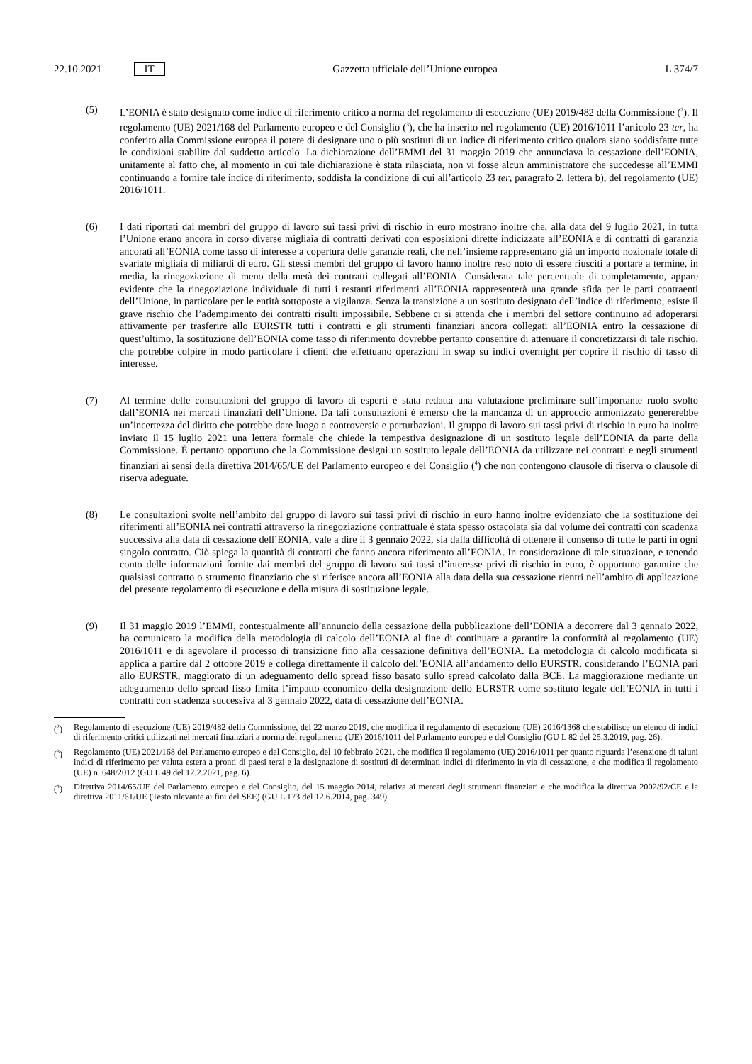22.10.2021 IT
Gazzetta ufficiale dell’Unione europea L 374/7
(5) L’EONIA è stato designato come indice di riferimento critico a norma del regolamento di esecuzione (UE) 2019/482 della Commissione (<sup>2</sup>). Il regolamento (UE) 2021/168 del Parlamento europeo e del Consiglio (<sup>3</sup>), che ha inserito nel regolamento (UE) 2016/1011 l’articolo 23 ter, ha conferito alla Commissione europea il potere di designare uno o più sostituti di un indice di riferimento critico qualora siano soddisfatte tutte le condizioni stabilite dal suddetto articolo. La dichiarazione dell’EMMI del 31 maggio 2019 che annunciava la cessazione dell’EONIA, unitamente al fatto che, al momento in cui tale dichiarazione è stata rilasciata, non vi fosse alcun amministratore che succedesse all’EMMI continuando a fornire tale indice di riferimento, soddisfa la condizione di cui all’articolo 23 ter, paragrafo 2, lettera b), del regolamento (UE) 2016/1011.
(6) I dati riportati dai membri del gruppo di lavoro sui tassi privi di rischio in euro mostrano inoltre che, alla data del 9 luglio 2021, in tutta l’Unione erano ancora in corso diverse migliaia di contratti derivati con esposizioni dirette indicizzate all’EONIA e di contratti di garanzia ancorati all’EONIA come tasso di interesse a copertura delle garanzie reali, che nell’insieme rappresentano già un importo nozionale totale di svariate migliaia di miliardi di euro. Gli stessi membri del gruppo di lavoro hanno inoltre reso noto di essere riusciti a portare a termine, in media, la rinegoziazione di meno della metà dei contratti collegati all’EONIA. Considerata tale percentuale di completamento, appare evidente che la rinegoziazione individuale di tutti i restanti riferimenti all’EONIA rappresenterà una grande sfida per le parti contraenti dell’Unione, in particolare per le entità sottoposte a vigilanza. Senza la transizione a un sostituto designato dell’indice di riferimento, esiste il grave rischio che l’adempimento dei contratti risulti impossibile. Sebbene ci si attenda che i membri del settore continuino ad adoperarsi attivamente per trasferire allo EURSTR tutti i contratti e gli strumenti finanziari ancora collegati all’EONIA entro la cessazione di quest’ultimo, la sostituzione dell’EONIA come tasso di riferimento dovrebbe pertanto consentire di attenuare il concretizzarsi di tale rischio, che potrebbe colpire in modo particolare i clienti che effettuano operazioni in swap su indici overnight per coprire il rischio di tasso di interesse.
(7) Al termine delle consultazioni del gruppo di lavoro di esperti è stata redatta una valutazione preliminare sull’importante ruolo svolto dall’EONIA nei mercati finanziari dell’Unione. Da tali consultazioni è emerso che la mancanza di un approccio armonizzato genererebbe un’incertezza del diritto che potrebbe dare luogo a controversie e perturbazioni. Il gruppo di lavoro sui tassi privi di rischio in euro ha inoltre inviato il 15 luglio 2021 una lettera formale che chiede la tempestiva designazione di un sostituto legale dell’EONIA da parte della Commissione. È pertanto opportuno che la Commissione designi un sostituto legale dell’EONIA da utilizzare nei contratti e negli strumenti finanziari ai sensi della direttiva 2014/65/UE del Parlamento europeo e del Consiglio (<sup>4</sup>) che non contengono clausole di riserva o clausole di riserva adeguate.
(8) Le consultazioni svolte nell’ambito del gruppo di lavoro sui tassi privi di rischio in euro hanno inoltre evidenziato che la sostituzione dei riferimenti all’EONIA nei contratti attraverso la rinegoziazione contrattuale è stata spesso ostacolata sia dal volume dei contratti con scadenza successiva alla data di cessazione dell’EONIA, vale a dire il 3 gennaio 2022, sia dalla difficoltà di ottenere il consenso di tutte le parti in ogni singolo contratto. Ciò spiega la quantità di contratti che fanno ancora riferimento all’EONIA. In considerazione di tale situazione, e tenendo conto delle informazioni fornite dai membri del gruppo di lavoro sui tassi d’interesse privi di rischio in euro, è opportuno garantire che qualsiasi contratto o strumento finanziario che si riferisce ancora all’EONIA alla data della sua cessazione rientri nell’ambito di applicazione del presente regolamento di esecuzione e della misura di sostituzione legale.
(9) Il 31 maggio 2019 l’EMMI, contestualmente all’annuncio della cessazione della pubblicazione dell’EONIA a decorrere dal 3 gennaio 2022, ha comunicato la modifica della metodologia di calcolo dell’EONIA al fine di continuare a garantire la conformità al regolamento (UE) 2016/1011 e di agevolare il processo di transizione fino alla cessazione definitiva dell’EONIA. La metodologia di calcolo modificata si applica a partire dal 2 ottobre 2019 e collega direttamente il calcolo dell’EONIA all’andamento dello EURSTR, considerando l’EONIA pari allo EURSTR, maggiorato di un adeguamento dello spread fisso basato sullo spread calcolato dalla BCE. La maggiorazione mediante un adeguamento dello spread fisso limita l’impatto economico della designazione dello EURSTR come sostituto legale dell’EONIA in tutti i contratti con scadenza successiva al 3 gennaio 2022, data di cessazione dell’EONIA.
(<sup>2</sup>) Regolamento di esecuzione (UE) 2019/482 della Commissione, del 22 marzo 2019, che modifica il regolamento di esecuzione (UE) 2016/1368 che stabilisce un elenco di indici di riferimento critici utilizzati nei mercati finanziari a norma del regolamento (UE) 2016/1011 del Parlamento europeo e del Consiglio (GU L 82 del 25.3.2019, pag. 26).
(<sup>3</sup>) Regolamento (UE) 2021/168 del Parlamento europeo e del Consiglio, del 10 febbraio 2021, che modifica il regolamento (UE) 2016/1011 per quanto riguarda l’esenzione di taluni indici di riferimento per valuta estera a pronti di paesi terzi e la designazione di sostituti di determinati indici di riferimento in via di cessazione, e che modifica il regolamento (UE) n. 648/2012 (GU L 49 del 12.2.2021, pag. 6).
(<sup>4</sup>) Direttiva 2014/65/UE del Parlamento europeo e del Consiglio, del 15 maggio 2014, relativa ai mercati degli strumenti finanziari e che modifica la direttiva 2002/92/CE e la direttiva 2011/61/UE (Testo rilevante ai fini del SEE) (GU L 173 del 12.6.2014, pag. 349).